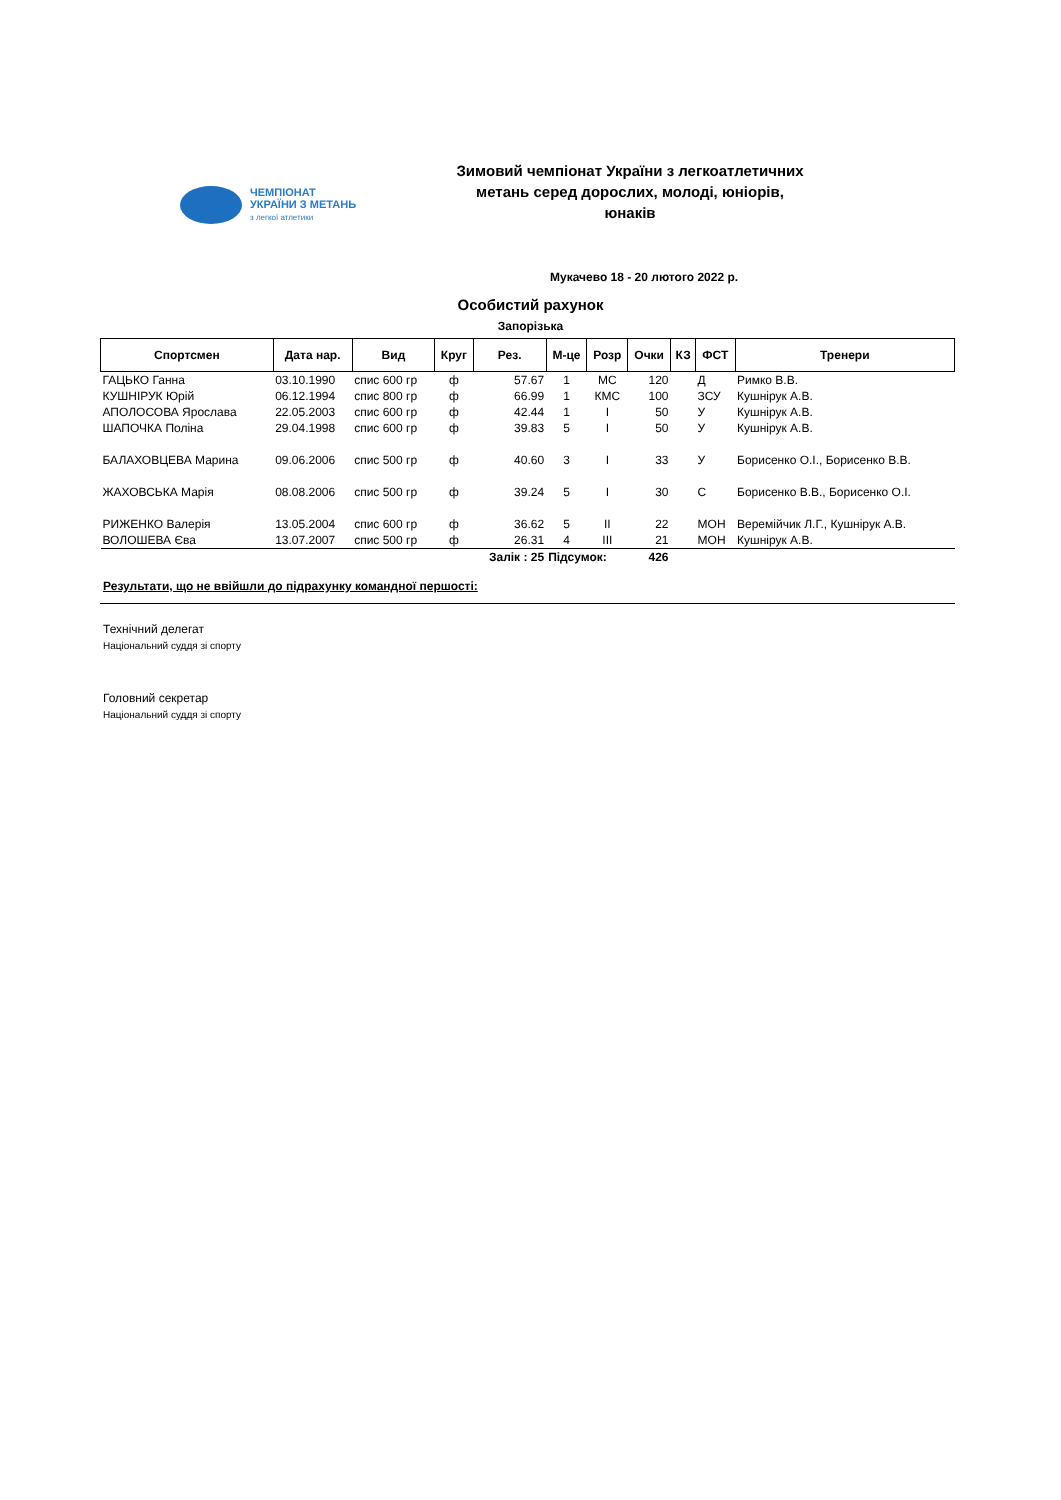ЧЕМПІОНАТ
УКРАЇНИ З МЕТАНЬ
з легкої атлетики
Зимовий чемпіонат України з легкоатлетичних метань серед дорослих, молоді, юніорів, юнаків
Мукачево 18 - 20 лютого 2022 р.
Особистий рахунок
Запорізька
| Спортсмен | Дата нар. | Вид | Круг | Рез. | М-це | Розр | Очки | КЗ | ФСТ | Тренери |
| --- | --- | --- | --- | --- | --- | --- | --- | --- | --- | --- |
| ГАЦЬКО Ганна | 03.10.1990 | спис 600 гр | ф | 57.67 | 1 | МС | 120 | | Д | Римко В.В. |
| КУШНІРУК Юрій | 06.12.1994 | спис 800 гр | ф | 66.99 | 1 | КМС | 100 | | ЗСУ | Кушнірук А.В. |
| АПОЛОСОВА Ярослава | 22.05.2003 | спис 600 гр | ф | 42.44 | 1 | І | 50 | | У | Кушнірук А.В. |
| ШАПОЧКА Поліна | 29.04.1998 | спис 600 гр | ф | 39.83 | 5 | І | 50 | | У | Кушнірук А.В. |
| БАЛАХОВЦЕВА Марина | 09.06.2006 | спис 500 гр | ф | 40.60 | 3 | І | 33 | | У | Борисенко О.І., Борисенко В.В. |
| ЖАХОВСЬКА Марія | 08.08.2006 | спис 500 гр | ф | 39.24 | 5 | І | 30 | | С | Борисенко В.В., Борисенко О.І. |
| РИЖЕНКО Валерія | 13.05.2004 | спис 600 гр | ф | 36.62 | 5 | ІІ | 22 | | МОН | Веремійчик Л.Г., Кушнірук А.В. |
| ВОЛОШЕВА Єва | 13.07.2007 | спис 500 гр | ф | 26.31 | 4 | ІІІ | 21 | | МОН | Кушнірук А.В. |
| | | | | Залік : 25 | Підсумок: | | 426 | | | |
Результати, що не ввійшли до підрахунку командної першості:
Технічний делегат
Національний суддя зі спорту
Головний секретар
Національний суддя зі спорту